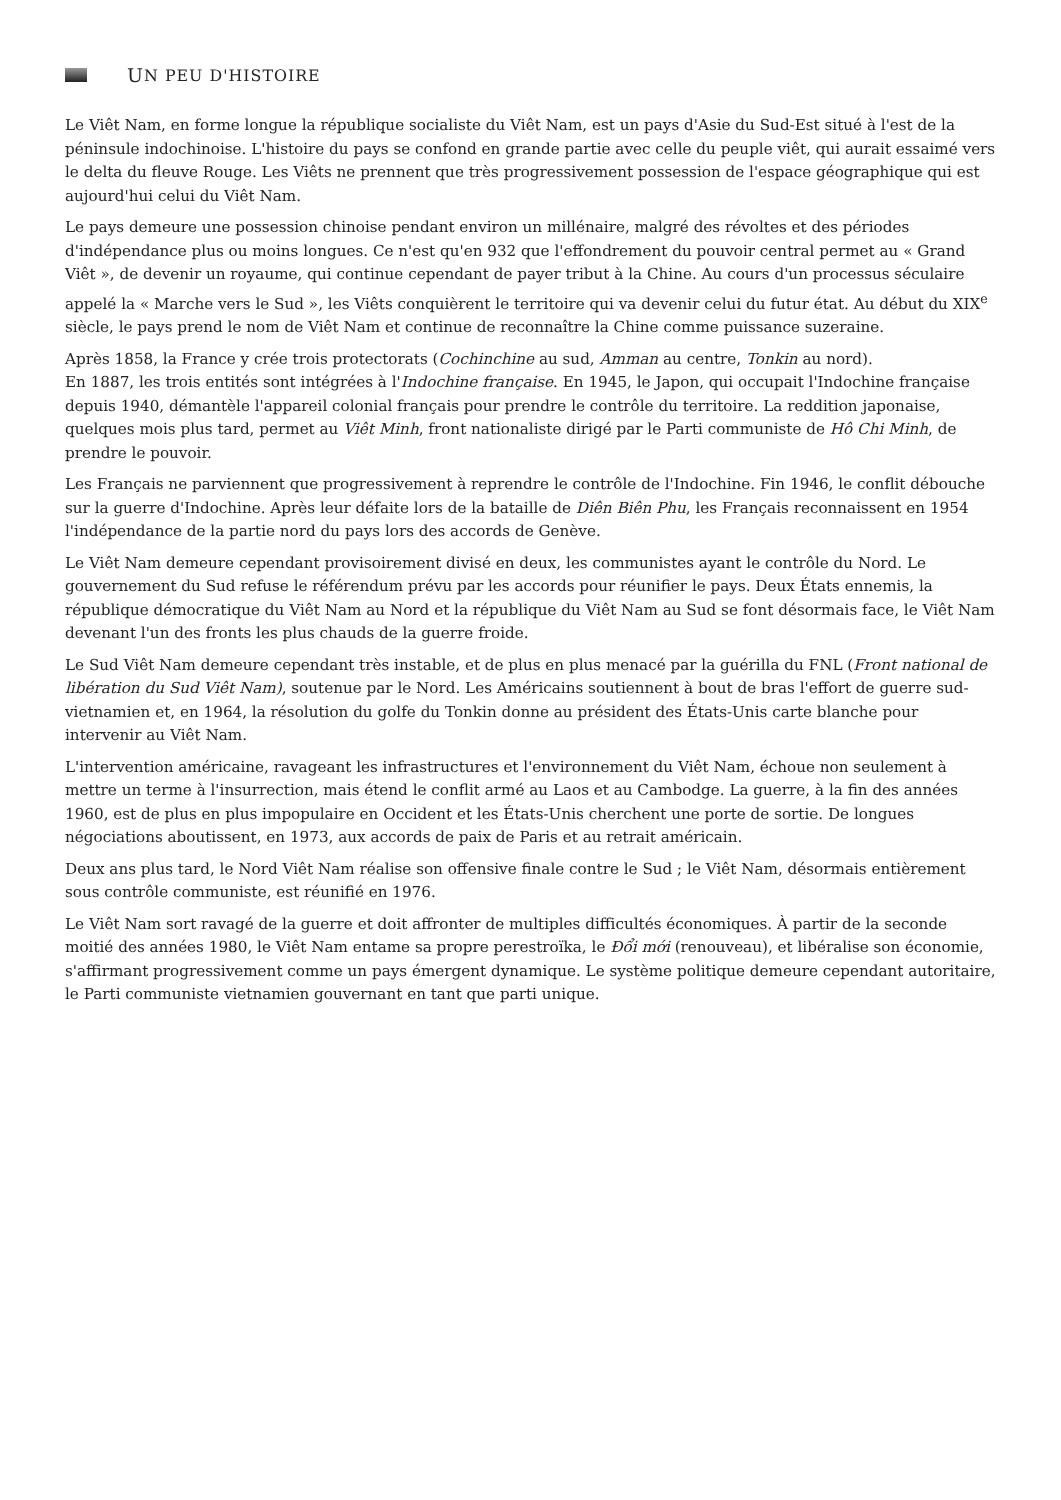U N PEU D'HISTOIRE
Le Viêt Nam, en forme longue la république socialiste du Viêt Nam, est un pays d'Asie du Sud-Est situé à l'est de la péninsule indochinoise. L'histoire du pays se confond en grande partie avec celle du peuple viêt, qui aurait essaimé vers le delta du fleuve Rouge. Les Viêts ne prennent que très progressivement possession de l'espace géographique qui est aujourd'hui celui du Viêt Nam.
Le pays demeure une possession chinoise pendant environ un millénaire, malgré des révoltes et des périodes d'indépendance plus ou moins longues. Ce n'est qu'en 932 que l'effondrement du pouvoir central permet au « Grand Viêt », de devenir un royaume, qui continue cependant de payer tribut à la Chine. Au cours d'un processus séculaire appelé la « Marche vers le Sud », les Viêts conquièrent le territoire qui va devenir celui du futur état. Au début du XIX<sup>e</sup> siècle, le pays prend le nom de Viêt Nam et continue de reconnaître la Chine comme puissance suzeraine.
Après 1858, la France y crée trois protectorats (Cochinchine au sud, Amman au centre, Tonkin au nord).
En 1887, les trois entités sont intégrées à l'Indochine française. En 1945, le Japon, qui occupait l'Indochine française depuis 1940, démantèle l'appareil colonial français pour prendre le contrôle du territoire. La reddition japonaise, quelques mois plus tard, permet au Viêt Minh, front nationaliste dirigé par le Parti communiste de Hô Chi Minh, de prendre le pouvoir.
Les Français ne parviennent que progressivement à reprendre le contrôle de l'Indochine. Fin 1946, le conflit débouche sur la guerre d'Indochine. Après leur défaite lors de la bataille de Diên Biên Phu, les Français reconnaissent en 1954 l'indépendance de la partie nord du pays lors des accords de Genève.
Le Viêt Nam demeure cependant provisoirement divisé en deux, les communistes ayant le contrôle du Nord. Le gouvernement du Sud refuse le référendum prévu par les accords pour réunifier le pays. Deux États ennemis, la république démocratique du Viêt Nam au Nord et la république du Viêt Nam au Sud se font désormais face, le Viêt Nam devenant l'un des fronts les plus chauds de la guerre froide.
Le Sud Viêt Nam demeure cependant très instable, et de plus en plus menacé par la guérilla du FNL (Front national de libération du Sud Viêt Nam), soutenue par le Nord. Les Américains soutiennent à bout de bras l'effort de guerre sud-vietnamien et, en 1964, la résolution du golfe du Tonkin donne au président des États-Unis carte blanche pour intervenir au Viêt Nam.
L'intervention américaine, ravageant les infrastructures et l'environnement du Viêt Nam, échoue non seulement à mettre un terme à l'insurrection, mais étend le conflit armé au Laos et au Cambodge. La guerre, à la fin des années 1960, est de plus en plus impopulaire en Occident et les États-Unis cherchent une porte de sortie. De longues négociations aboutissent, en 1973, aux accords de paix de Paris et au retrait américain.
Deux ans plus tard, le Nord Viêt Nam réalise son offensive finale contre le Sud ; le Viêt Nam, désormais entièrement sous contrôle communiste, est réunifié en 1976.
Le Viêt Nam sort ravagé de la guerre et doit affronter de multiples difficultés économiques. À partir de la seconde moitié des années 1980, le Viêt Nam entame sa propre perestroïka, le Đổi mới (renouveau), et libéralise son économie, s'affirmant progressivement comme un pays émergent dynamique. Le système politique demeure cependant autoritaire, le Parti communiste vietnamien gouvernant en tant que parti unique.